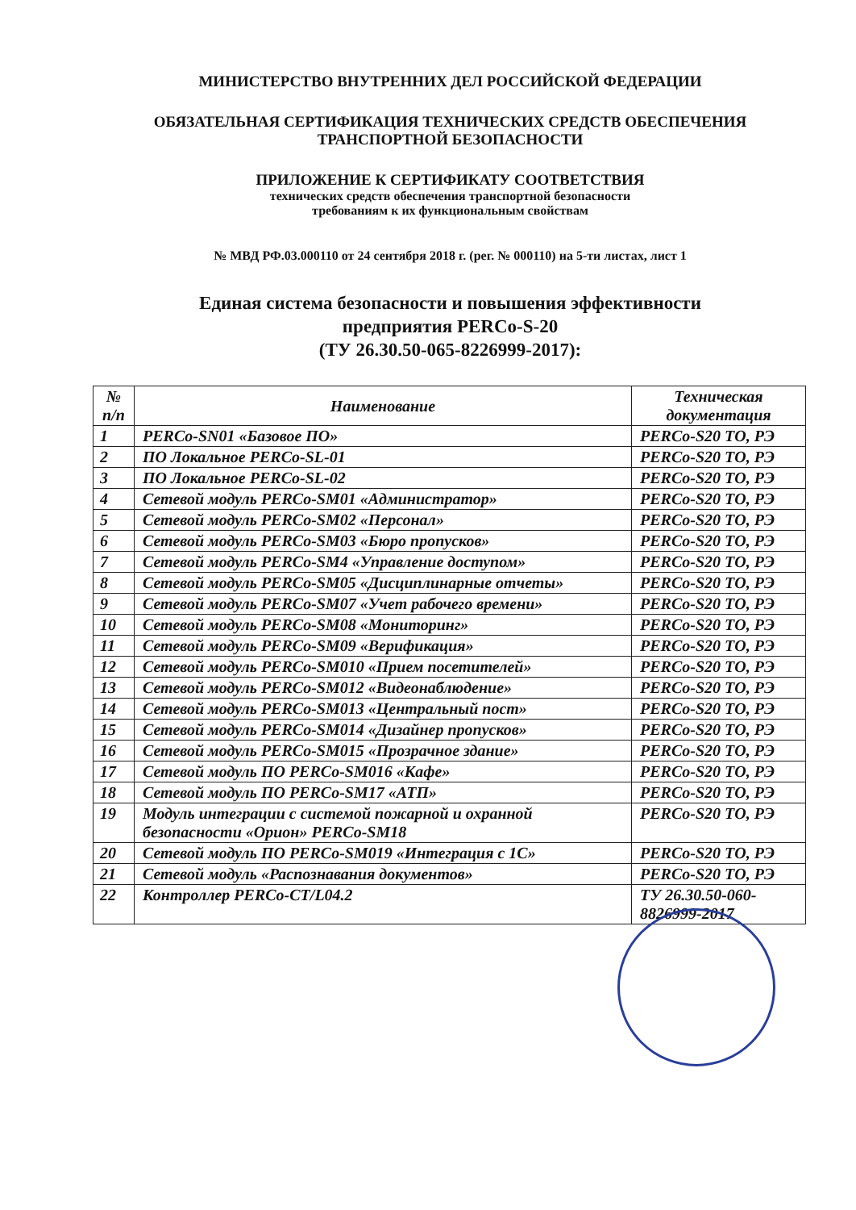МИНИСТЕРСТВО ВНУТРЕННИХ ДЕЛ РОССИЙСКОЙ ФЕДЕРАЦИИ
ОБЯЗАТЕЛЬНАЯ СЕРТИФИКАЦИЯ ТЕХНИЧЕСКИХ СРЕДСТВ ОБЕСПЕЧЕНИЯ
ТРАНСПОРТНОЙ БЕЗОПАСНОСТИ
ПРИЛОЖЕНИЕ К СЕРТИФИКАТУ СООТВЕТСТВИЯ
технических средств обеспечения транспортной безопасности
требованиям к их функциональным свойствам
№ МВД РФ.03.000110 от 24 сентября 2018 г. (рег. № 000110) на 5-ти листах, лист 1
Единая система безопасности и повышения эффективности
предприятия PERCo-S-20
(ТУ 26.30.50-065-8226999-2017):
| № п/п | Наименование | Техническая документация |
| --- | --- | --- |
| 1 | PERCo-SN01 «Базовое ПО» | PERCo-S20 ТО, РЭ |
| 2 | ПО Локальное PERCo-SL-01 | PERCo-S20 ТО, РЭ |
| 3 | ПО Локальное PERCo-SL-02 | PERCo-S20 ТО, РЭ |
| 4 | Сетевой модуль PERCo-SM01 «Администратор» | PERCo-S20 ТО, РЭ |
| 5 | Сетевой модуль PERCo-SM02 «Персонал» | PERCo-S20 ТО, РЭ |
| 6 | Сетевой модуль PERCo-SM03 «Бюро пропусков» | PERCo-S20 ТО, РЭ |
| 7 | Сетевой модуль PERCo-SM4 «Управление доступом» | PERCo-S20 ТО, РЭ |
| 8 | Сетевой модуль PERCo-SM05 «Дисциплинарные отчеты» | PERCo-S20 ТО, РЭ |
| 9 | Сетевой модуль PERCo-SM07 «Учет рабочего времени» | PERCo-S20 ТО, РЭ |
| 10 | Сетевой модуль PERCo-SM08 «Мониторинг» | PERCo-S20 ТО, РЭ |
| 11 | Сетевой модуль PERCo-SM09 «Верификация» | PERCo-S20 ТО, РЭ |
| 12 | Сетевой модуль PERCo-SM010 «Прием посетителей» | PERCo-S20 ТО, РЭ |
| 13 | Сетевой модуль PERCo-SM012 «Видеонаблюдение» | PERCo-S20 ТО, РЭ |
| 14 | Сетевой модуль PERCo-SM013 «Центральный пост» | PERCo-S20 ТО, РЭ |
| 15 | Сетевой модуль PERCo-SM014 «Дизайнер пропусков» | PERCo-S20 ТО, РЭ |
| 16 | Сетевой модуль PERCo-SM015 «Прозрачное здание» | PERCo-S20 ТО, РЭ |
| 17 | Сетевой модуль ПО PERCo-SM016 «Кафе» | PERCo-S20 ТО, РЭ |
| 18 | Сетевой модуль ПО PERCo-SM17 «АТП» | PERCo-S20 ТО, РЭ |
| 19 | Модуль интеграции с системой пожарной и охранной безопасности «Орион» PERCo-SM18 | PERCo-S20 ТО, РЭ |
| 20 | Сетевой модуль ПО PERCo-SM019 «Интеграция с 1С» | PERCo-S20 ТО, РЭ |
| 21 | Сетевой модуль «Распознавания документов» | PERCo-S20 ТО, РЭ |
| 22 | Контроллер PERCo-CT/L04.2 | ТУ 26.30.50-060-8826999-2017 |